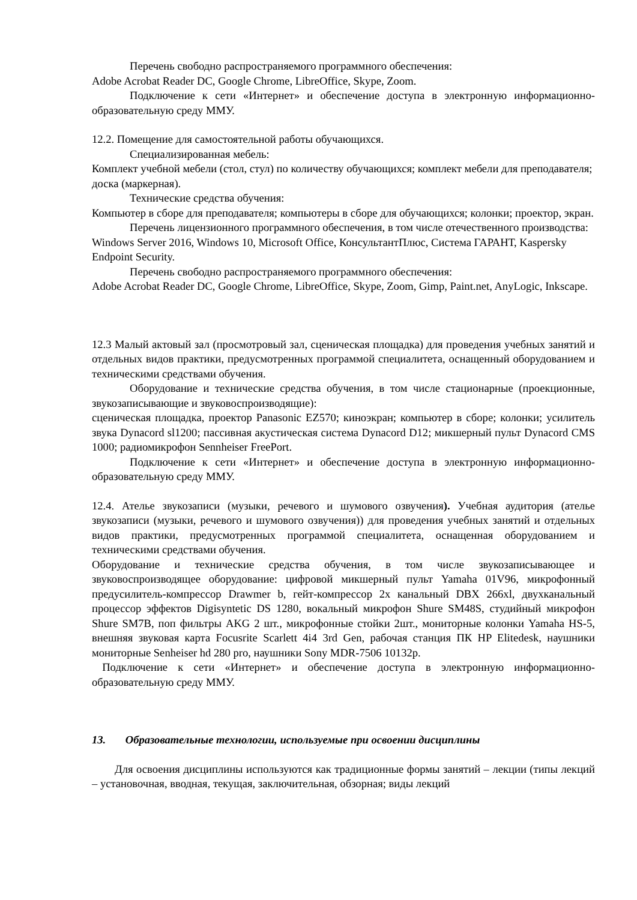Перечень свободно распространяемого программного обеспечения:
Adobe Acrobat Reader DC, Google Chrome, LibreOffice, Skype, Zoom.
Подключение к сети «Интернет» и обеспечение доступа в электронную информационно-образовательную среду ММУ.
12.2. Помещение для самостоятельной работы обучающихся.
Специализированная мебель:
Комплект учебной мебели (стол, стул) по количеству обучающихся; комплект мебели для преподавателя; доска (маркерная).
Технические средства обучения:
Компьютер в сборе для преподавателя; компьютеры в сборе для обучающихся; колонки; проектор, экран.
Перечень лицензионного программного обеспечения, в том числе отечественного производства:
Windows Server 2016, Windows 10, Microsoft Office, КонсультантПлюс, Система ГАРАНТ, Kaspersky Endpoint Security.
Перечень свободно распространяемого программного обеспечения:
Adobe Acrobat Reader DC, Google Chrome, LibreOffice, Skype, Zoom, Gimp, Paint.net, AnyLogic, Inkscape.
12.3 Малый актовый зал (просмотровый зал, сценическая площадка) для проведения учебных занятий и отдельных видов практики, предусмотренных программой специалитета, оснащенный оборудованием и техническими средствами обучения.
Оборудование и технические средства обучения, в том числе стационарные (проекционные, звукозаписывающие и звуковоспроизводящие):
сценическая площадка, проектор Panasonic EZ570; киноэкран; компьютер в сборе; колонки; усилитель звука Dynacord sl1200; пассивная акустическая система Dynacord D12; микшерный пульт Dynacord CMS 1000; радиомикрофон Sennheiser FreePort.
Подключение к сети «Интернет» и обеспечение доступа в электронную информационно-образовательную среду ММУ.
12.4. Ателье звукозаписи (музыки, речевого и шумового озвучения). Учебная аудитория (ателье звукозаписи (музыки, речевого и шумового озвучения)) для проведения учебных занятий и отдельных видов практики, предусмотренных программой специалитета, оснащенная оборудованием и техническими средствами обучения.
Оборудование и технические средства обучения, в том числе звукозаписывающее и звуковоспроизводящее оборудование: цифровой микшерный пульт Yamaha 01V96, микрофонный предусилитель-компрессор Drawmer b, гейт-компрессор 2х канальный DBX 266xl, двухканальный процессор эффектов Digisyntetic DS 1280, вокальный микрофон Shure SM48S, студийный микрофон Shure SM7B, поп фильтры AKG 2 шт., микрофонные стойки 2шт., мониторные колонки Yamaha HS-5, внешняя звуковая карта Focusrite Scarlett 4i4 3rd Gen, рабочая станция ПК HP Elitedesk, наушники мониторные Senheiser hd 280 pro, наушники Sony MDR-7506 10132р.
Подключение к сети «Интернет» и обеспечение доступа в электронную информационно-образовательную среду ММУ.
13. Образовательные технологии, используемые при освоении дисциплины
Для освоения дисциплины используются как традиционные формы занятий – лекции (типы лекций – установочная, вводная, текущая, заключительная, обзорная; виды лекций